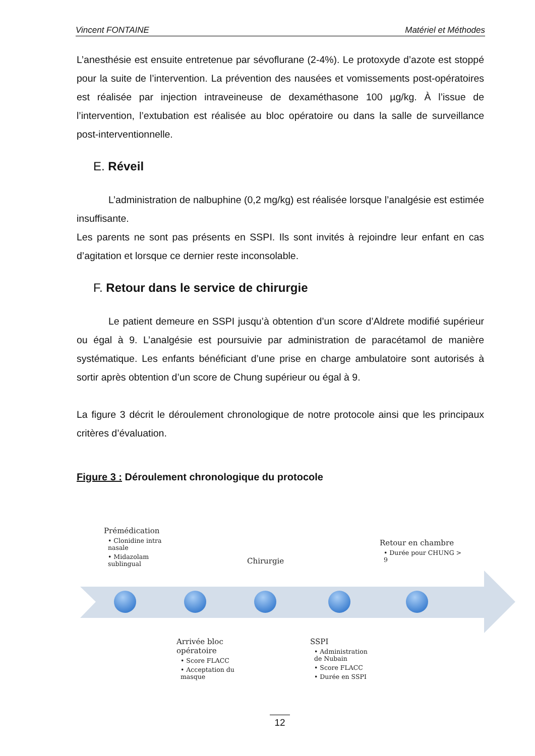Vincent FONTAINE Matériel et Méthodes
L’anesthésie est ensuite entretenue par sévoflurane (2-4%). Le protoxyde d’azote est stoppé pour la suite de l’intervention. La prévention des nausées et vomissements post-opératoires est réalisée par injection intraveineuse de dexaméthasone 100 µg/kg. À l’issue de l’intervention, l’extubation est réalisée au bloc opératoire ou dans la salle de surveillance post-interventionnelle.
E. Réveil
L’administration de nalbuphine (0,2 mg/kg) est réalisée lorsque l’analgésie est estimée insuffisante.
Les parents ne sont pas présents en SSPI. Ils sont invités à rejoindre leur enfant en cas d’agitation et lorsque ce dernier reste inconsolable.
F. Retour dans le service de chirurgie
Le patient demeure en SSPI jusqu’à obtention d’un score d’Aldrete modifié supérieur ou égal à 9. L’analgésie est poursuivie par administration de paracétamol de manière systématique. Les enfants bénéficiant d’une prise en charge ambulatoire sont autorisés à sortir après obtention d’un score de Chung supérieur ou égal à 9.
La figure 3 décrit le déroulement chronologique de notre protocole ainsi que les principaux critères d’évaluation.
Figure 3 : Déroulement chronologique du protocole
Prémédication
• Clonidine intra nasale
• Midazolam sublingual
Chirurgie
Retour en chambre
• Durée pour CHUNG > 9
Arrivée bloc opératoire
• Score FLACC
• Acceptation du masque
SSPI
• Administration de Nubain
• Score FLACC
• Durée en SSPI
12